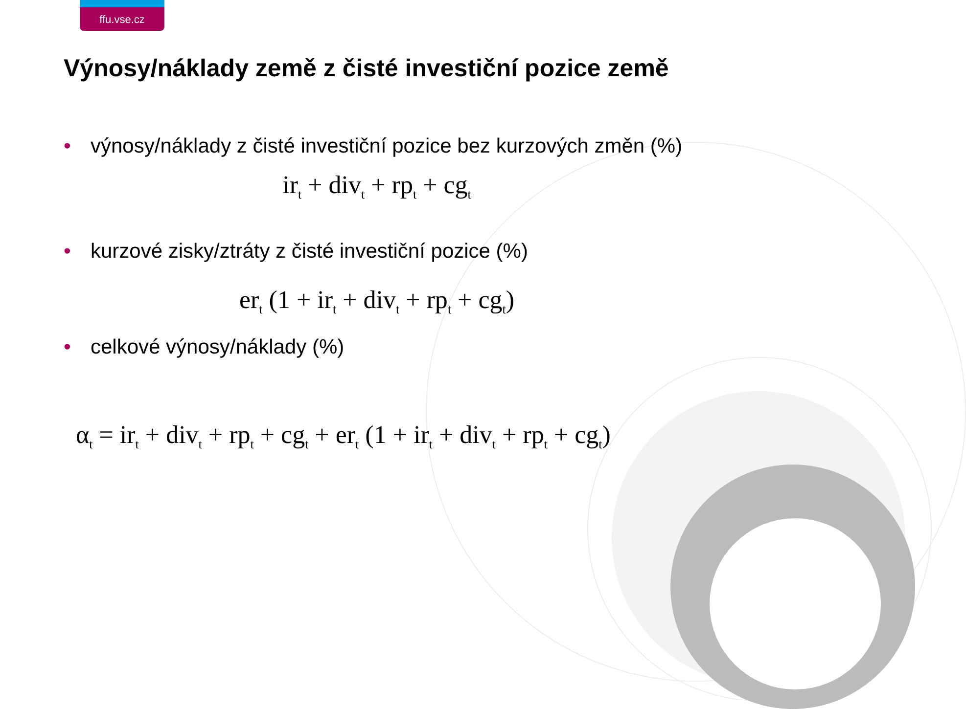ffu.vse.cz
Výnosy/náklady země z čisté investiční pozice země
• výnosy/náklady z čisté investiční pozice bez kurzových změn (%)
ir<sub>t</sub> + div<sub>t</sub> + rp<sub>t</sub> + cg<sub>t</sub>
• kurzové zisky/ztráty z čisté investiční pozice (%)
er<sub>t</sub> (1 + ir<sub>t</sub> + div<sub>t</sub> + rp<sub>t</sub> + cg<sub>t</sub>)
• celkové výnosy/náklady (%)
α<sub>t</sub> = ir<sub>t</sub> + div<sub>t</sub> + rp<sub>t</sub> + cg<sub>t</sub> + er<sub>t</sub> (1 + ir<sub>t</sub> + div<sub>t</sub> + rp<sub>t</sub> + cg<sub>t</sub>)